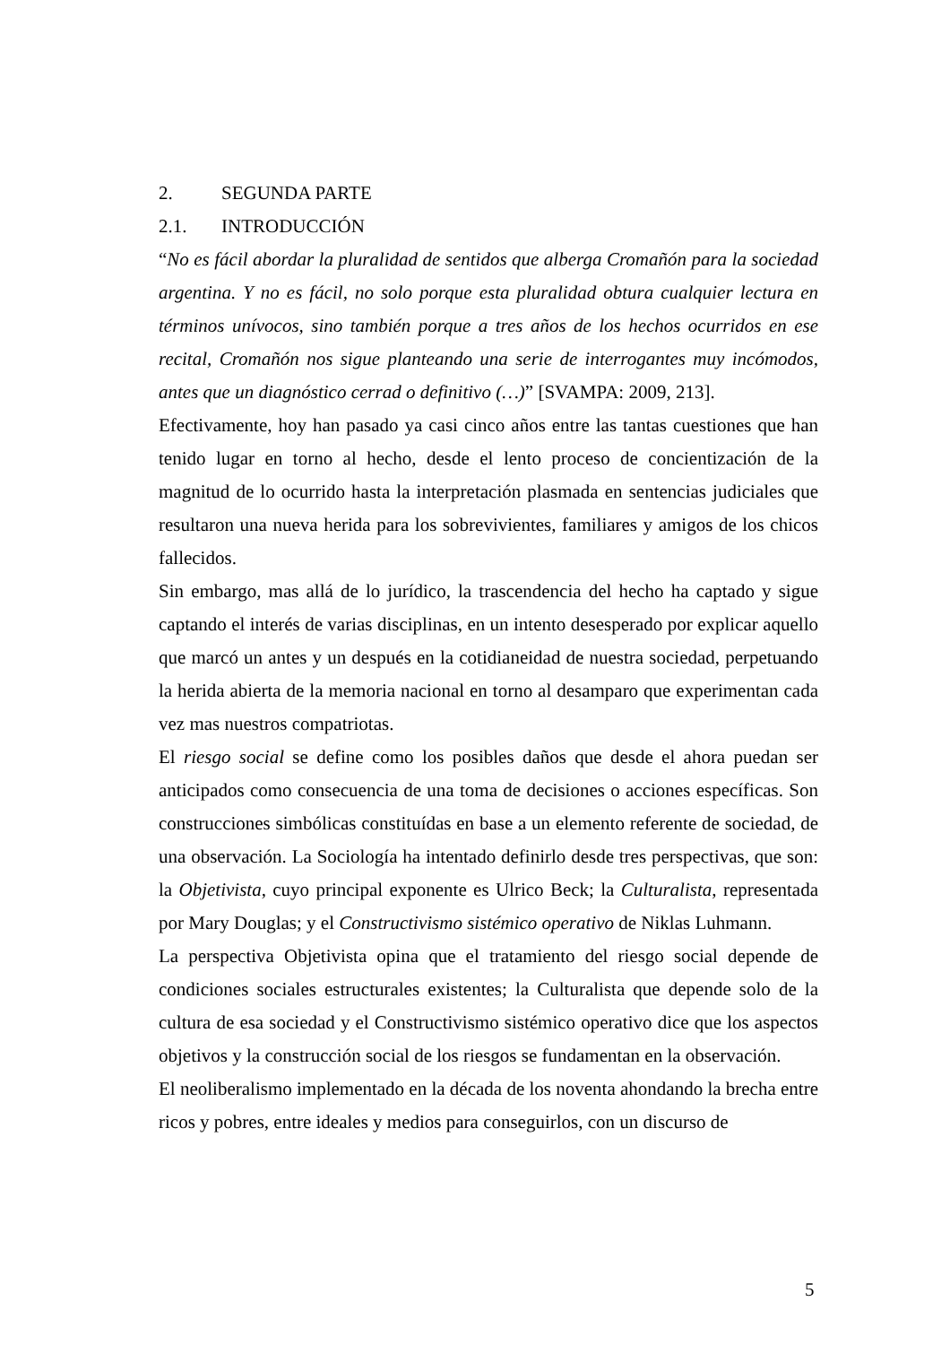2. SEGUNDA PARTE
2.1. INTRODUCCIÓN
“No es fácil abordar la pluralidad de sentidos que alberga Cromañón para la sociedad argentina. Y no es fácil, no solo porque esta pluralidad obtura cualquier lectura en términos unívocos, sino también porque a tres años de los hechos ocurridos en ese recital, Cromañón nos sigue planteando una serie de interrogantes muy incómodos, antes que un diagnóstico cerrad o definitivo (…)” [SVAMPA: 2009, 213].
Efectivamente, hoy han pasado ya casi cinco años entre las tantas cuestiones que han tenido lugar en torno al hecho, desde el lento proceso de concientización de la magnitud de lo ocurrido hasta la interpretación plasmada en sentencias judiciales que resultaron una nueva herida para los sobrevivientes, familiares y amigos de los chicos fallecidos.
Sin embargo, mas allá de lo jurídico, la trascendencia del hecho ha captado y sigue captando el interés de varias disciplinas, en un intento desesperado por explicar aquello que marcó un antes y un después en la cotidianeidad de nuestra sociedad, perpetuando la herida abierta de la memoria nacional en torno al desamparo que experimentan cada vez mas nuestros compatriotas.
El riesgo social se define como los posibles daños que desde el ahora puedan ser anticipados como consecuencia de una toma de decisiones o acciones específicas. Son construcciones simbólicas constituídas en base a un elemento referente de sociedad, de una observación. La Sociología ha intentado definirlo desde tres perspectivas, que son: la Objetivista, cuyo principal exponente es Ulrico Beck; la Culturalista, representada por Mary Douglas; y el Constructivismo sistémico operativo de Niklas Luhmann.
La perspectiva Objetivista opina que el tratamiento del riesgo social depende de condiciones sociales estructurales existentes; la Culturalista que depende solo de la cultura de esa sociedad y el Constructivismo sistémico operativo dice que los aspectos objetivos y la construcción social de los riesgos se fundamentan en la observación.
El neoliberalismo implementado en la década de los noventa ahondando la brecha entre ricos y pobres, entre ideales y medios para conseguirlos, con un discurso de
5